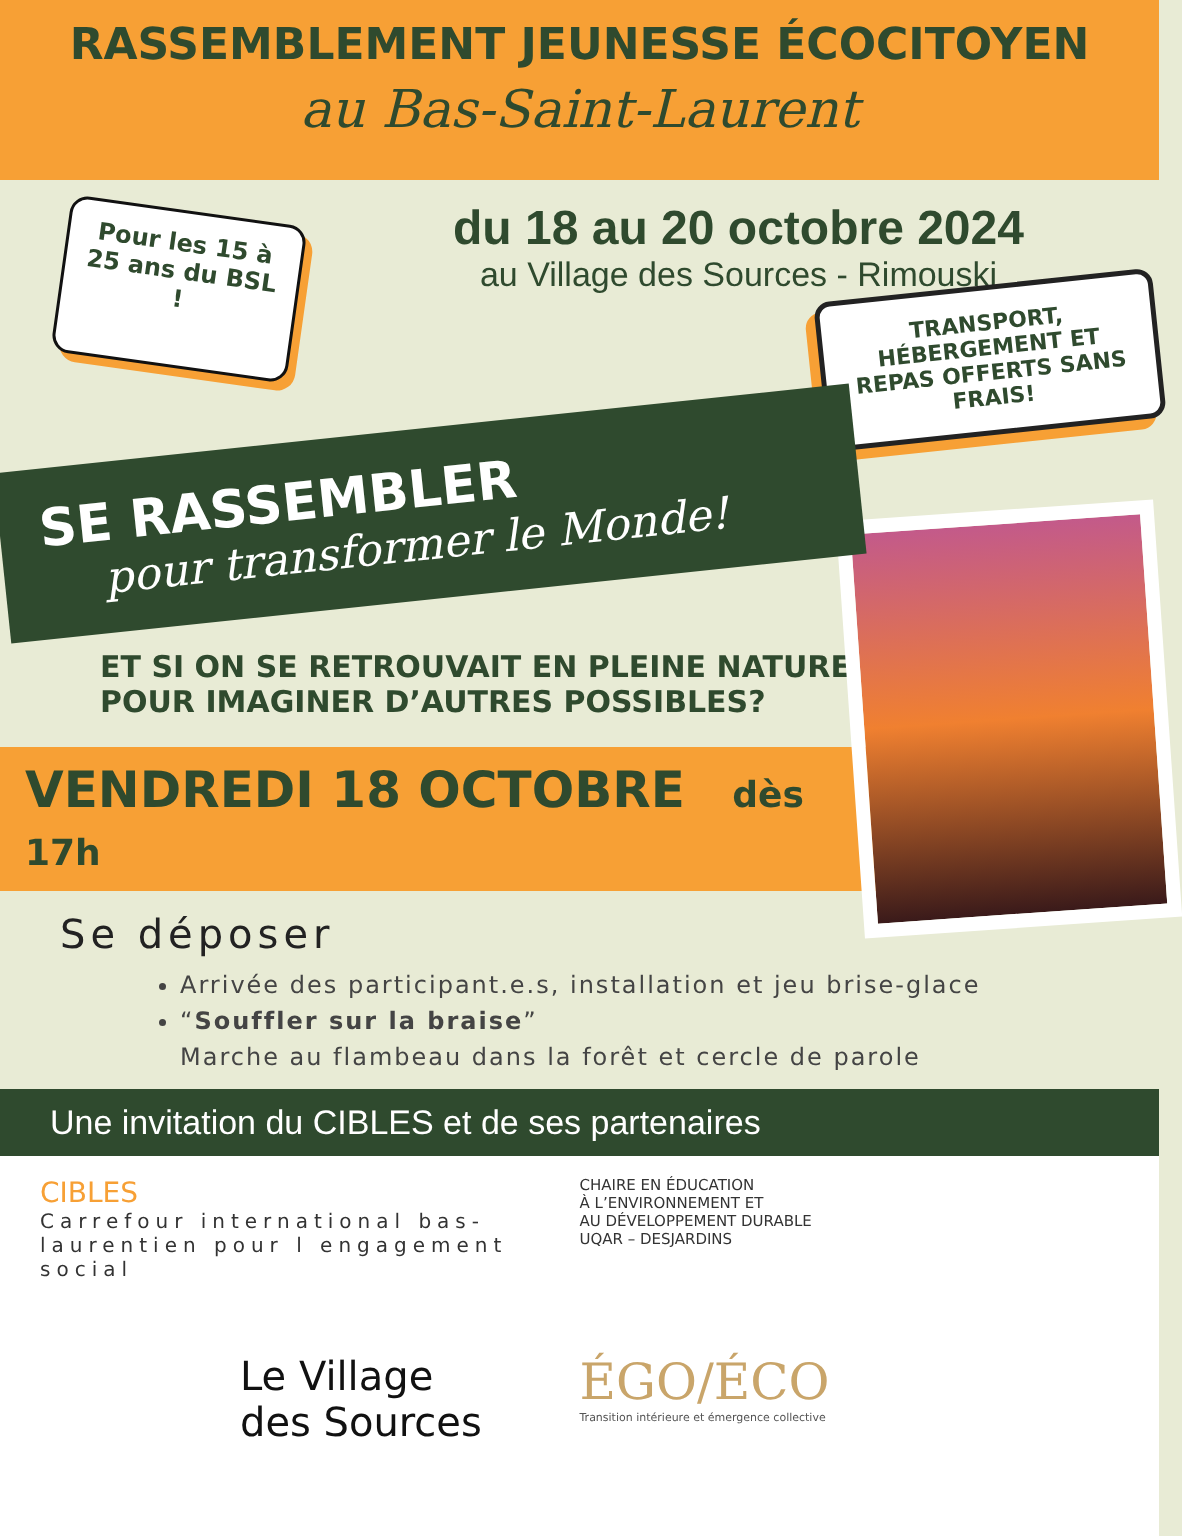RASSEMBLEMENT JEUNESSE ÉCOCITOYEN
au Bas-Saint-Laurent
Pour les 15 à 25 ans du BSL !
du 18 au 20 octobre 2024
au Village des Sources - Rimouski
TRANSPORT, HÉBERGEMENT ET REPAS OFFERTS SANS FRAIS!
SE RASSEMBLER
pour transformer le Monde!
ET SI ON SE RETROUVAIT EN PLEINE NATURE POUR IMAGINER D’AUTRES POSSIBLES?
VENDREDI 18 OCTOBRE dès 17h
Se déposer
Arrivée des participant.e.s, installation et jeu brise-glace
“Souffler sur la braise”
Marche au flambeau dans la forêt et cercle de parole
Une invitation du CIBLES et de ses partenaires
CIBLES
Carrefour international bas-laurentien pour l engagement social
CHAIRE EN ÉDUCATION
À L’ENVIRONNEMENT ET
AU DÉVELOPPEMENT DURABLE
UQAR – DESJARDINS
Le Village
des Sources
ÉGO/ÉCO
Transition intérieure et émergence collective